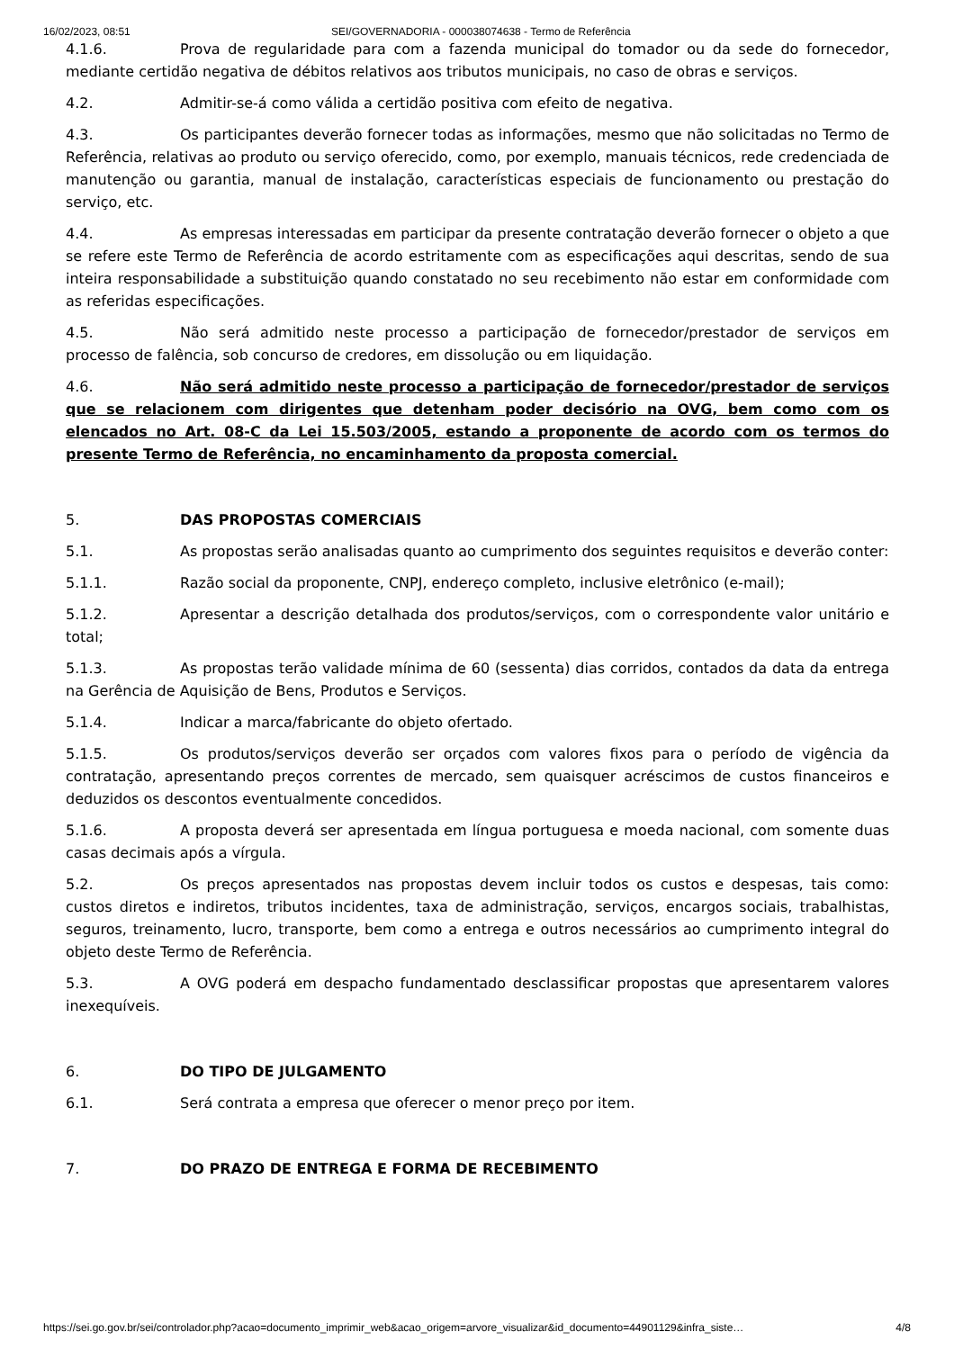16/02/2023, 08:51 SEI/GOVERNADORIA - 000038074638 - Termo de Referência
4.1.6. Prova de regularidade para com a fazenda municipal do tomador ou da sede do fornecedor, mediante certidão negativa de débitos relativos aos tributos municipais, no caso de obras e serviços.
4.2. Admitir-se-á como válida a certidão positiva com efeito de negativa.
4.3. Os participantes deverão fornecer todas as informações, mesmo que não solicitadas no Termo de Referência, relativas ao produto ou serviço oferecido, como, por exemplo, manuais técnicos, rede credenciada de manutenção ou garantia, manual de instalação, características especiais de funcionamento ou prestação do serviço, etc.
4.4. As empresas interessadas em participar da presente contratação deverão fornecer o objeto a que se refere este Termo de Referência de acordo estritamente com as especificações aqui descritas, sendo de sua inteira responsabilidade a substituição quando constatado no seu recebimento não estar em conformidade com as referidas especificações.
4.5. Não será admitido neste processo a participação de fornecedor/prestador de serviços em processo de falência, sob concurso de credores, em dissolução ou em liquidação.
4.6. Não será admitido neste processo a participação de fornecedor/prestador de serviços que se relacionem com dirigentes que detenham poder decisório na OVG, bem como com os elencados no Art. 08-C da Lei 15.503/2005, estando a proponente de acordo com os termos do presente Termo de Referência, no encaminhamento da proposta comercial.
5. DAS PROPOSTAS COMERCIAIS
5.1. As propostas serão analisadas quanto ao cumprimento dos seguintes requisitos e deverão conter:
5.1.1. Razão social da proponente, CNPJ, endereço completo, inclusive eletrônico (e-mail);
5.1.2. Apresentar a descrição detalhada dos produtos/serviços, com o correspondente valor unitário e total;
5.1.3. As propostas terão validade mínima de 60 (sessenta) dias corridos, contados da data da entrega na Gerência de Aquisição de Bens, Produtos e Serviços.
5.1.4. Indicar a marca/fabricante do objeto ofertado.
5.1.5. Os produtos/serviços deverão ser orçados com valores fixos para o período de vigência da contratação, apresentando preços correntes de mercado, sem quaisquer acréscimos de custos financeiros e deduzidos os descontos eventualmente concedidos.
5.1.6. A proposta deverá ser apresentada em língua portuguesa e moeda nacional, com somente duas casas decimais após a vírgula.
5.2. Os preços apresentados nas propostas devem incluir todos os custos e despesas, tais como: custos diretos e indiretos, tributos incidentes, taxa de administração, serviços, encargos sociais, trabalhistas, seguros, treinamento, lucro, transporte, bem como a entrega e outros necessários ao cumprimento integral do objeto deste Termo de Referência.
5.3. A OVG poderá em despacho fundamentado desclassificar propostas que apresentarem valores inexequíveis.
6. DO TIPO DE JULGAMENTO
6.1. Será contrata a empresa que oferecer o menor preço por item.
7. DO PRAZO DE ENTREGA E FORMA DE RECEBIMENTO
https://sei.go.gov.br/sei/controlador.php?acao=documento_imprimir_web&acao_origem=arvore_visualizar&id_documento=44901129&infra_siste… 4/8